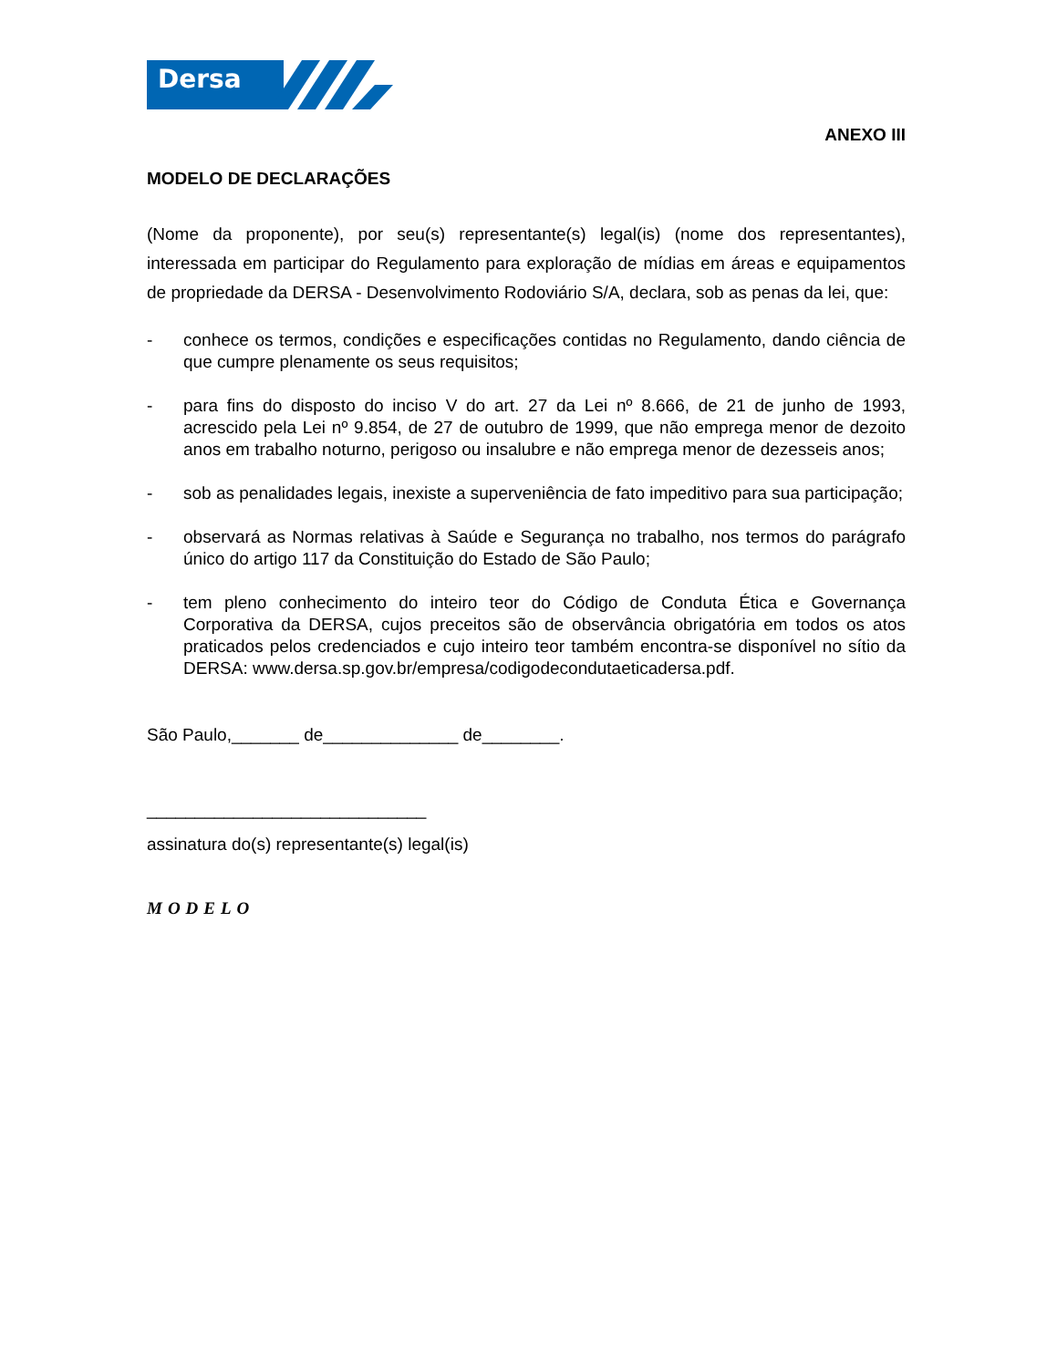Dersa
ANEXO III
MODELO DE DECLARAÇÕES
(Nome da proponente), por seu(s) representante(s) legal(is) (nome dos representantes), interessada em participar do Regulamento para exploração de mídias em áreas e equipamentos de propriedade da DERSA - Desenvolvimento Rodoviário S/A, declara, sob as penas da lei, que:
- conhece os termos, condições e especificações contidas no Regulamento, dando ciência de que cumpre plenamente os seus requisitos;
- para fins do disposto do inciso V do art. 27 da Lei nº 8.666, de 21 de junho de 1993, acrescido pela Lei nº 9.854, de 27 de outubro de 1999, que não emprega menor de dezoito anos em trabalho noturno, perigoso ou insalubre e não emprega menor de dezesseis anos;
- sob as penalidades legais, inexiste a superveniência de fato impeditivo para sua participação;
- observará as Normas relativas à Saúde e Segurança no trabalho, nos termos do parágrafo único do artigo 117 da Constituição do Estado de São Paulo;
- tem pleno conhecimento do inteiro teor do Código de Conduta Ética e Governança Corporativa da DERSA, cujos preceitos são de observância obrigatória em todos os atos praticados pelos credenciados e cujo inteiro teor também encontra-se disponível no sítio da DERSA: www.dersa.sp.gov.br/empresa/codigodecondutaeticadersa.pdf.
São Paulo,_______ de______________ de________.
_____________________________
assinatura do(s) representante(s) legal(is)
MODELO